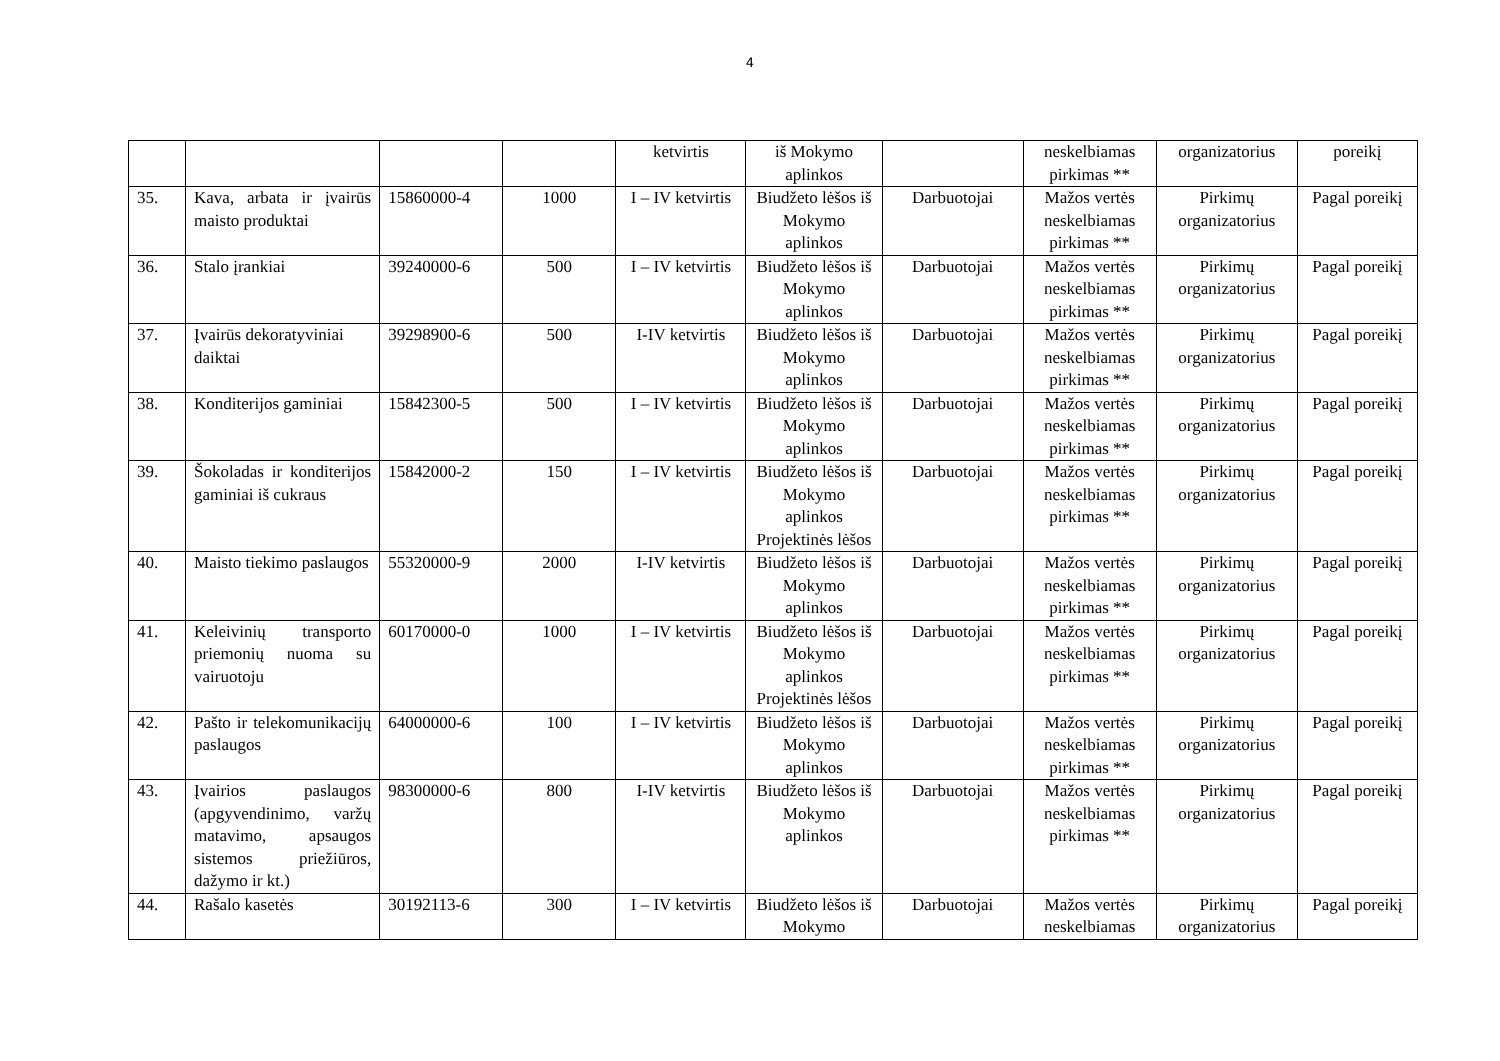4
| | | | | ketvirtis | iš Mokymo aplinkos | | neskelbiamas pirkimas ** | organizatorius | poreikį |
| 35. | Kava, arbata ir įvairūs maisto produktai | 15860000-4 | 1000 | I – IV ketvirtis | Biudžeto lėšos iš Mokymo aplinkos | Darbuotojai | Mažos vertės neskelbiamas pirkimas ** | Pirkimų organizatorius | Pagal poreikį |
| 36. | Stalo įrankiai | 39240000-6 | 500 | I – IV ketvirtis | Biudžeto lėšos iš Mokymo aplinkos | Darbuotojai | Mažos vertės neskelbiamas pirkimas ** | Pirkimų organizatorius | Pagal poreikį |
| 37. | Įvairūs dekoratyviniai daiktai | 39298900-6 | 500 | I-IV ketvirtis | Biudžeto lėšos iš Mokymo aplinkos | Darbuotojai | Mažos vertės neskelbiamas pirkimas ** | Pirkimų organizatorius | Pagal poreikį |
| 38. | Konditerijos gaminiai | 15842300-5 | 500 | I – IV ketvirtis | Biudžeto lėšos iš Mokymo aplinkos | Darbuotojai | Mažos vertės neskelbiamas pirkimas ** | Pirkimų organizatorius | Pagal poreikį |
| 39. | Šokoladas ir konditerijos gaminiai iš cukraus | 15842000-2 | 150 | I – IV ketvirtis | Biudžeto lėšos iš Mokymo aplinkos Projektinės lėšos | Darbuotojai | Mažos vertės neskelbiamas pirkimas ** | Pirkimų organizatorius | Pagal poreikį |
| 40. | Maisto tiekimo paslaugos | 55320000-9 | 2000 | I-IV ketvirtis | Biudžeto lėšos iš Mokymo aplinkos | Darbuotojai | Mažos vertės neskelbiamas pirkimas ** | Pirkimų organizatorius | Pagal poreikį |
| 41. | Keleivinių transporto priemonių nuoma su vairuotoju | 60170000-0 | 1000 | I – IV ketvirtis | Biudžeto lėšos iš Mokymo aplinkos Projektinės lėšos | Darbuotojai | Mažos vertės neskelbiamas pirkimas ** | Pirkimų organizatorius | Pagal poreikį |
| 42. | Pašto ir telekomunikacijų paslaugos | 64000000-6 | 100 | I – IV ketvirtis | Biudžeto lėšos iš Mokymo aplinkos | Darbuotojai | Mažos vertės neskelbiamas pirkimas ** | Pirkimų organizatorius | Pagal poreikį |
| 43. | Įvairios paslaugos (apgyvendinimo, varžų matavimo, apsaugos sistemos priežiūros, dažymo ir kt.) | 98300000-6 | 800 | I-IV ketvirtis | Biudžeto lėšos iš Mokymo aplinkos | Darbuotojai | Mažos vertės neskelbiamas pirkimas ** | Pirkimų organizatorius | Pagal poreikį |
| 44. | Rašalo kasetės | 30192113-6 | 300 | I – IV ketvirtis | Biudžeto lėšos iš Mokymo | Darbuotojai | Mažos vertės neskelbiamas | Pirkimų organizatorius | Pagal poreikį |